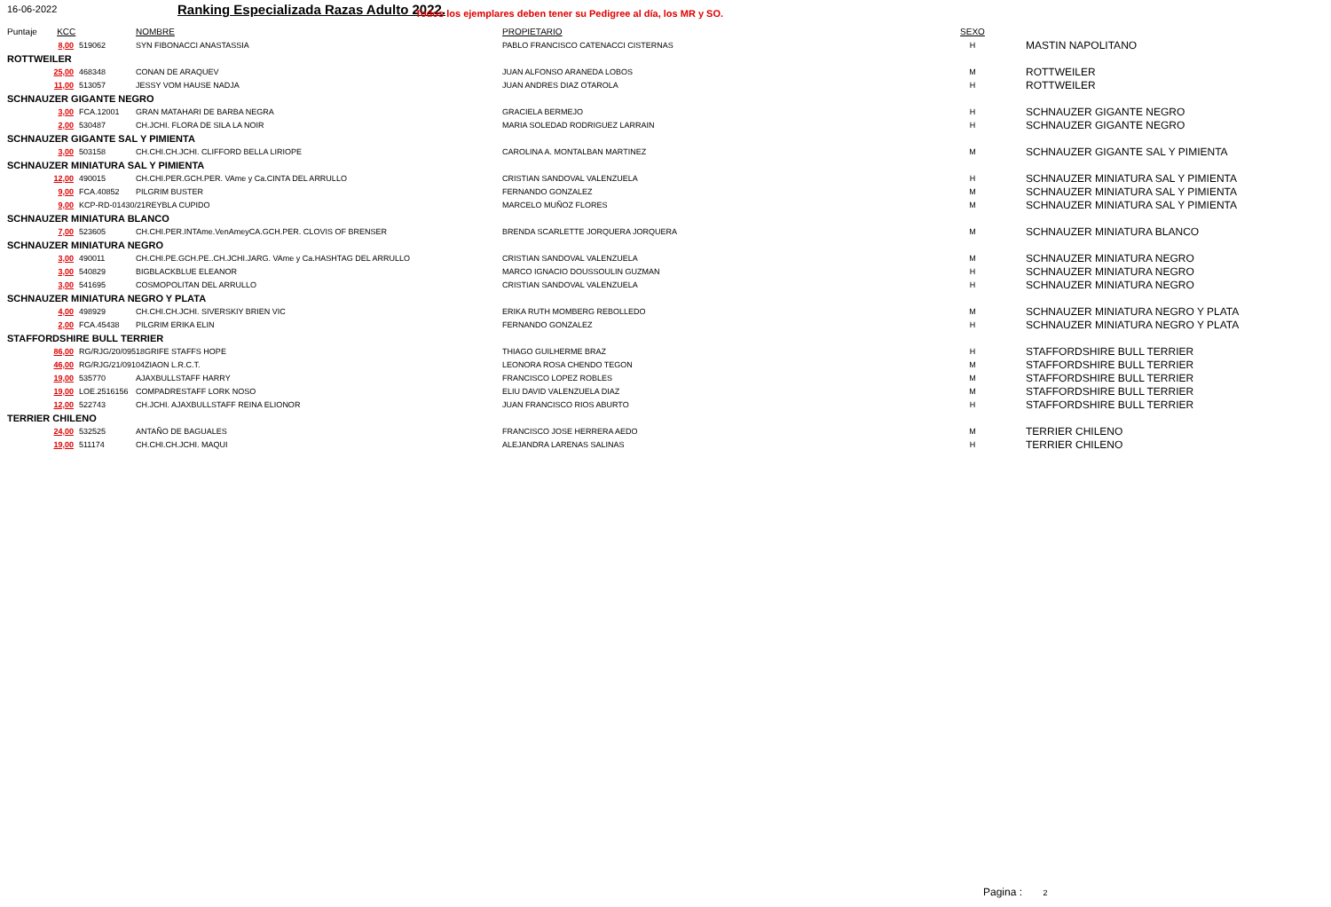16-06-2022 Ranking Especializada Razas Adulto 2022. Todos los ejemplares deben tener su Pedigree al día, los MR y SO.
| Puntaje KCC | | NOMBRE | PROPIETARIO | SEXO | |
| --- | --- | --- | --- | --- | --- |
| 8,00 | 519062 | SYN FIBONACCI ANASTASSIA | PABLO FRANCISCO CATENACCI CISTERNAS | H | MASTIN NAPOLITANO |
| ROTTWEILER | | | | | |
| 25,00 | 468348 | CONAN DE ARAQUEV | JUAN ALFONSO ARANEDA LOBOS | M | ROTTWEILER |
| 11,00 | 513057 | JESSY VOM HAUSE NADJA | JUAN ANDRES DIAZ OTAROLA | H | ROTTWEILER |
| SCHNAUZER GIGANTE NEGRO | | | | | |
| 3,00 | FCA.12001 | GRAN MATAHARI DE BARBA NEGRA | GRACIELA BERMEJO | H | SCHNAUZER GIGANTE NEGRO |
| 2,00 | 530487 | CH.JCHI. FLORA DE SILA LA NOIR | MARIA SOLEDAD RODRIGUEZ LARRAIN | H | SCHNAUZER GIGANTE NEGRO |
| SCHNAUZER GIGANTE SAL Y PIMIENTA | | | | | |
| 3,00 | 503158 | CH.CHI.CH.JCHI. CLIFFORD BELLA LIRIOPE | CAROLINA A. MONTALBAN MARTINEZ | M | SCHNAUZER GIGANTE SAL Y PIMIENTA |
| SCHNAUZER MINIATURA SAL Y PIMIENTA | | | | | |
| 12,00 | 490015 | CH.CHI.PER.GCH.PER. VAme y Ca.CINTA DEL ARRULLO | CRISTIAN SANDOVAL VALENZUELA | H | SCHNAUZER MINIATURA SAL Y PIMIENTA |
| 9,00 | FCA.40852 | PILGRIM BUSTER | FERNANDO GONZALEZ | M | SCHNAUZER MINIATURA SAL Y PIMIENTA |
| 9,00 | KCP-RD-01430/21REYBLA CUPIDO | | MARCELO MUÑOZ FLORES | M | SCHNAUZER MINIATURA SAL Y PIMIENTA |
| SCHNAUZER MINIATURA BLANCO | | | | | |
| 7,00 | 523605 | CH.CHI.PER.INTAme.VenAmeyCA.GCH.PER. CLOVIS OF BRENSER | BRENDA SCARLETTE JORQUERA JORQUERA | M | SCHNAUZER MINIATURA BLANCO |
| SCHNAUZER MINIATURA NEGRO | | | | | |
| 3,00 | 490011 | CH.CHI.PE.GCH.PE..CH.JCHI.JARG. VAme y Ca.HASHTAG DEL ARRULLO | CRISTIAN SANDOVAL VALENZUELA | M | SCHNAUZER MINIATURA NEGRO |
| 3,00 | 540829 | BIGBLACKBLUE ELEANOR | MARCO IGNACIO DOUSSOULIN GUZMAN | H | SCHNAUZER MINIATURA NEGRO |
| 3,00 | 541695 | COSMOPOLITAN DEL ARRULLO | CRISTIAN SANDOVAL VALENZUELA | H | SCHNAUZER MINIATURA NEGRO |
| SCHNAUZER MINIATURA NEGRO Y PLATA | | | | | |
| 4,00 | 498929 | CH.CHI.CH.JCHI. SIVERSKIY BRIEN VIC | ERIKA RUTH MOMBERG REBOLLEDO | M | SCHNAUZER MINIATURA NEGRO Y PLATA |
| 2,00 | FCA.45438 | PILGRIM ERIKA ELIN | FERNANDO GONZALEZ | H | SCHNAUZER MINIATURA NEGRO Y PLATA |
| STAFFORDSHIRE BULL TERRIER | | | | | |
| 86,00 | RG/RJG/20/09518GRIFE STAFFS HOPE | | THIAGO GUILHERME BRAZ | H | STAFFORDSHIRE BULL TERRIER |
| 46,00 | RG/RJG/21/09104ZIAON L.R.C.T. | | LEONORA ROSA CHENDO TEGON | M | STAFFORDSHIRE BULL TERRIER |
| 19,00 | 535770 | AJAXBULLSTAFF HARRY | FRANCISCO LOPEZ ROBLES | M | STAFFORDSHIRE BULL TERRIER |
| 19,00 | LOE.2516156 | COMPADRESTAFF LORK NOSO | ELIU DAVID VALENZUELA DIAZ | M | STAFFORDSHIRE BULL TERRIER |
| 12,00 | 522743 | CH.JCHI. AJAXBULLSTAFF REINA ELIONOR | JUAN FRANCISCO RIOS ABURTO | H | STAFFORDSHIRE BULL TERRIER |
| TERRIER CHILENO | | | | | |
| 24,00 | 532525 | ANTAÑO DE BAGUALES | FRANCISCO JOSE HERRERA AEDO | M | TERRIER CHILENO |
| 19,00 | 511174 | CH.CHI.CH.JCHI. MAQUI | ALEJANDRA LARENAS SALINAS | H | TERRIER CHILENO |
Pagina : 2